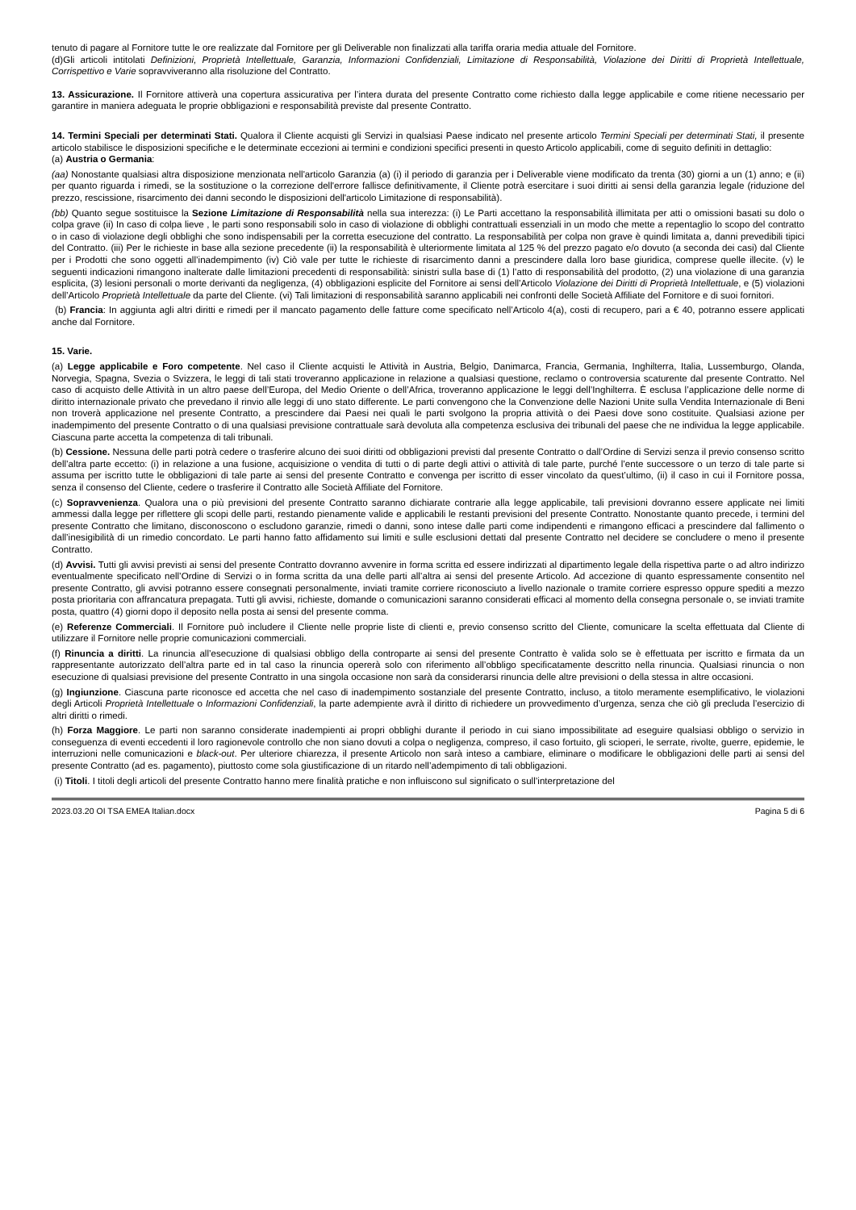tenuto di pagare al Fornitore tutte le ore realizzate dal Fornitore per gli Deliverable non finalizzati alla tariffa oraria media attuale del Fornitore.
(d)Gli articoli intitolati Definizioni, Proprietà Intellettuale, Garanzia, Informazioni Confidenziali, Limitazione di Responsabilità, Violazione dei Diritti di Proprietà Intellettuale, Corrispettivo e Varie sopravviveranno alla risoluzione del Contratto.
13. Assicurazione. Il Fornitore attiverà una copertura assicurativa per l’intera durata del presente Contratto come richiesto dalla legge applicabile e come ritiene necessario per garantire in maniera adeguata le proprie obbligazioni e responsabilità previste dal presente Contratto.
14. Termini Speciali per determinati Stati. Qualora il Cliente acquisti gli Servizi in qualsiasi Paese indicato nel presente articolo Termini Speciali per determinati Stati, il presente articolo stabilisce le disposizioni specifiche e le determinate eccezioni ai termini e condizioni specifici presenti in questo Articolo applicabili, come di seguito definiti in dettaglio:
(a) Austria o Germania:
(aa) Nonostante qualsiasi altra disposizione menzionata nell'articolo Garanzia (a) (i) il periodo di garanzia per i Deliverable viene modificato da trenta (30) giorni a un (1) anno; e (ii) per quanto riguarda i rimedi, se la sostituzione o la correzione dell'errore fallisce definitivamente, il Cliente potrà esercitare i suoi diritti ai sensi della garanzia legale (riduzione del prezzo, rescissione, risarcimento dei danni secondo le disposizioni dell'articolo Limitazione di responsabilità).
(bb) Quanto segue sostituisce la Sezione Limitazione di Responsabilità nella sua interezza: (i) Le Parti accettano la responsabilità illimitata per atti o omissioni basati su dolo o colpa grave (ii) In caso di colpa lieve , le parti sono responsabili solo in caso di violazione di obblighi contrattuali essenziali in un modo che mette a repentaglio lo scopo del contratto o in caso di violazione degli obblighi che sono indispensabili per la corretta esecuzione del contratto. La responsabilità per colpa non grave è quindi limitata a, danni prevedibili tipici del Contratto. (iii) Per le richieste in base alla sezione precedente (ii) la responsabilità è ulteriormente limitata al 125 % del prezzo pagato e/o dovuto (a seconda dei casi) dal Cliente per i Prodotti che sono oggetti all’inadempimento (iv) Ciò vale per tutte le richieste di risarcimento danni a prescindere dalla loro base giuridica, comprese quelle illecite. (v) le seguenti indicazioni rimangono inalterate dalle limitazioni precedenti di responsabilità: sinistri sulla base di (1) l’atto di responsabilità del prodotto, (2) una violazione di una garanzia esplicita, (3) lesioni personali o morte derivanti da negligenza, (4) obbligazioni esplicite del Fornitore ai sensi dell’Articolo Violazione dei Diritti di Proprietà Intellettuale, e (5) violazioni dell’Articolo Proprietà Intellettuale da parte del Cliente. (vi) Tali limitazioni di responsabilità saranno applicabili nei confronti delle Società Affiliate del Fornitore e di suoi fornitori.
(b) Francia: In aggiunta agli altri diritti e rimedi per il mancato pagamento delle fatture come specificato nell’Articolo 4(a), costi di recupero, pari a € 40, potranno essere applicati anche dal Fornitore.
15. Varie.
(a) Legge applicabile e Foro competente. Nel caso il Cliente acquisti le Attività in Austria, Belgio, Danimarca, Francia, Germania, Inghilterra, Italia, Lussemburgo, Olanda, Norvegia, Spagna, Svezia o Svizzera, le leggi di tali stati troveranno applicazione in relazione a qualsiasi questione, reclamo o controversia scaturente dal presente Contratto. Nel caso di acquisto delle Attività in un altro paese dell’Europa, del Medio Oriente o dell’Africa, troveranno applicazione le leggi dell’Inghilterra. È esclusa l’applicazione delle norme di diritto internazionale privato che prevedano il rinvio alle leggi di uno stato differente. Le parti convengono che la Convenzione delle Nazioni Unite sulla Vendita Internazionale di Beni non troverà applicazione nel presente Contratto, a prescindere dai Paesi nei quali le parti svolgono la propria attività o dei Paesi dove sono costituite. Qualsiasi azione per inadempimento del presente Contratto o di una qualsiasi previsione contrattuale sarà devoluta alla competenza esclusiva dei tribunali del paese che ne individua la legge applicabile. Ciascuna parte accetta la competenza di tali tribunali.
(b) Cessione. Nessuna delle parti potrà cedere o trasferire alcuno dei suoi diritti od obbligazioni previsti dal presente Contratto o dall’Ordine di Servizi senza il previo consenso scritto dell’altra parte eccetto: (i) in relazione a una fusione, acquisizione o vendita di tutti o di parte degli attivi o attività di tale parte, purché l’ente successore o un terzo di tale parte si assuma per iscritto tutte le obbligazioni di tale parte ai sensi del presente Contratto e convenga per iscritto di esser vincolato da quest’ultimo, (ii) il caso in cui il Fornitore possa, senza il consenso del Cliente, cedere o trasferire il Contratto alle Società Affiliate del Fornitore.
(c) Sopravvenienza. Qualora una o più previsioni del presente Contratto saranno dichiarate contrarie alla legge applicabile, tali previsioni dovranno essere applicate nei limiti ammessi dalla legge per riflettere gli scopi delle parti, restando pienamente valide e applicabili le restanti previsioni del presente Contratto. Nonostante quanto precede, i termini del presente Contratto che limitano, disconoscono o escludono garanzie, rimedi o danni, sono intese dalle parti come indipendenti e rimangono efficaci a prescindere dal fallimento o dall’inesigibilità di un rimedio concordato. Le parti hanno fatto affidamento sui limiti e sulle esclusioni dettati dal presente Contratto nel decidere se concludere o meno il presente Contratto.
(d) Avvisi. Tutti gli avvisi previsti ai sensi del presente Contratto dovranno avvenire in forma scritta ed essere indirizzati al dipartimento legale della rispettiva parte o ad altro indirizzo eventualmente specificato nell’Ordine di Servizi o in forma scritta da una delle parti all’altra ai sensi del presente Articolo. Ad accezione di quanto espressamente consentito nel presente Contratto, gli avvisi potranno essere consegnati personalmente, inviati tramite corriere riconosciuto a livello nazionale o tramite corriere espresso oppure spediti a mezzo posta prioritaria con affrancatura prepagata. Tutti gli avvisi, richieste, domande o comunicazioni saranno considerati efficaci al momento della consegna personale o, se inviati tramite posta, quattro (4) giorni dopo il deposito nella posta ai sensi del presente comma.
(e) Referenze Commerciali. Il Fornitore può includere il Cliente nelle proprie liste di clienti e, previo consenso scritto del Cliente, comunicare la scelta effettuata dal Cliente di utilizzare il Fornitore nelle proprie comunicazioni commerciali.
(f) Rinuncia a diritti. La rinuncia all’esecuzione di qualsiasi obbligo della controparte ai sensi del presente Contratto è valida solo se è effettuata per iscritto e firmata da un rappresentante autorizzato dell’altra parte ed in tal caso la rinuncia opererà solo con riferimento all’obbligo specificatamente descritto nella rinuncia. Qualsiasi rinuncia o non esecuzione di qualsiasi previsione del presente Contratto in una singola occasione non sarà da considerarsi rinuncia delle altre previsioni o della stessa in altre occasioni.
(g) Ingiunzione. Ciascuna parte riconosce ed accetta che nel caso di inadempimento sostanziale del presente Contratto, incluso, a titolo meramente esemplificativo, le violazioni degli Articoli Proprietà Intellettuale o Informazioni Confidenziali, la parte adempiente avrà il diritto di richiedere un provvedimento d’urgenza, senza che ciò gli precluda l’esercizio di altri diritti o rimedi.
(h) Forza Maggiore. Le parti non saranno considerate inadempienti ai propri obblighi durante il periodo in cui siano impossibilitate ad eseguire qualsiasi obbligo o servizio in conseguenza di eventi eccedenti il loro ragionevole controllo che non siano dovuti a colpa o negligenza, compreso, il caso fortuito, gli scioperi, le serrate, rivolte, guerre, epidemie, le interruzioni nelle comunicazioni e black-out. Per ulteriore chiarezza, il presente Articolo non sarà inteso a cambiare, eliminare o modificare le obbligazioni delle parti ai sensi del presente Contratto (ad es. pagamento), piuttosto come sola giustificazione di un ritardo nell’adempimento di tali obbligazioni.
(i) Titoli. I titoli degli articoli del presente Contratto hanno mere finalità pratiche e non influiscono sul significato o sull’interpretazione del
2023.03.20 OI TSA EMEA Italian.docx Pagina 5 di 6